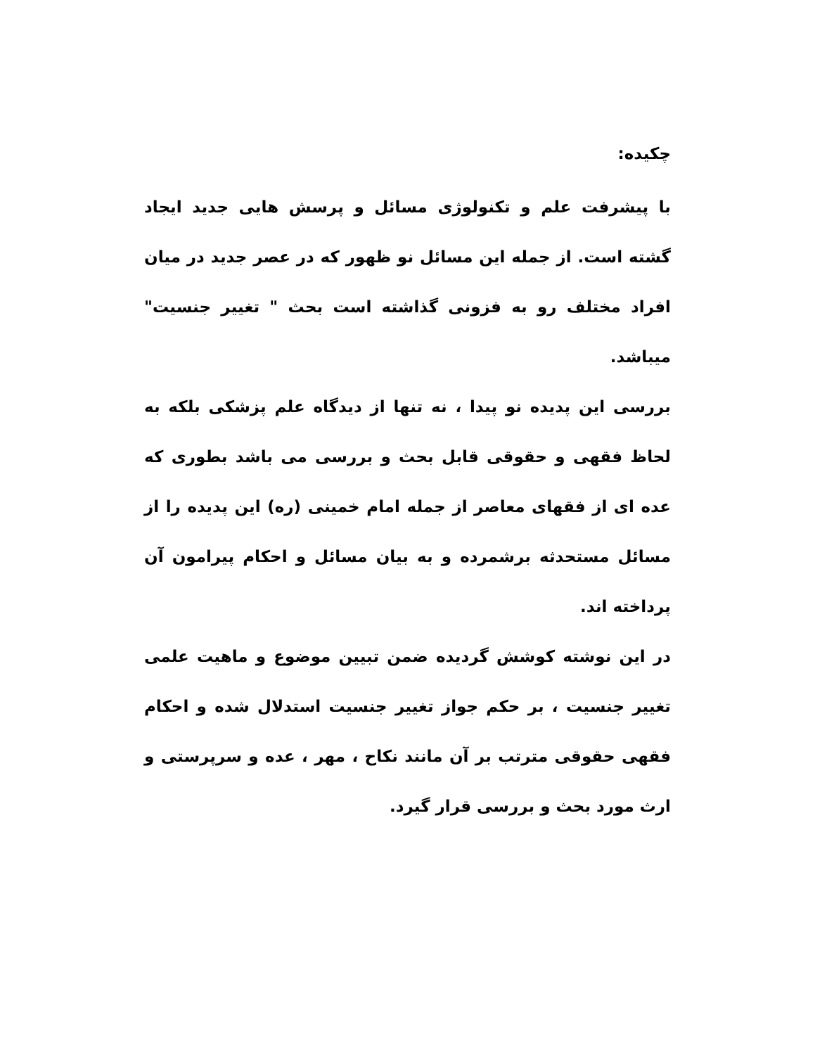چکیده:
با پیشرفت علم و تکنولوژی مسائل و پرسش هایی جدید ایجاد گشته است. از جمله این مسائل نو ظهور که در عصر جدید در میان افراد مختلف رو به فزونی گذاشته است بحث " تغییر جنسیت" میباشد.
بررسی این پدیده نو پیدا ، نه تنها از دیدگاه علم پزشکی بلکه به لحاظ فقهی و حقوقی قابل بحث و بررسی می باشد بطوری که عده ای از فقهای معاصر از جمله امام خمینی (ره) این پدیده را از مسائل مستحدثه برشمرده و به بیان مسائل و احکام پیرامون آن پرداخته اند.
در این نوشته کوشش گردیده ضمن تبیین موضوع و ماهیت علمی تغییر جنسیت ، بر حکم جواز تغییر جنسیت استدلال شده و احکام فقهی حقوقی مترتب بر آن مانند نکاح ، مهر ، عده و سرپرستی و ارث مورد بحث و بررسی قرار گیرد.